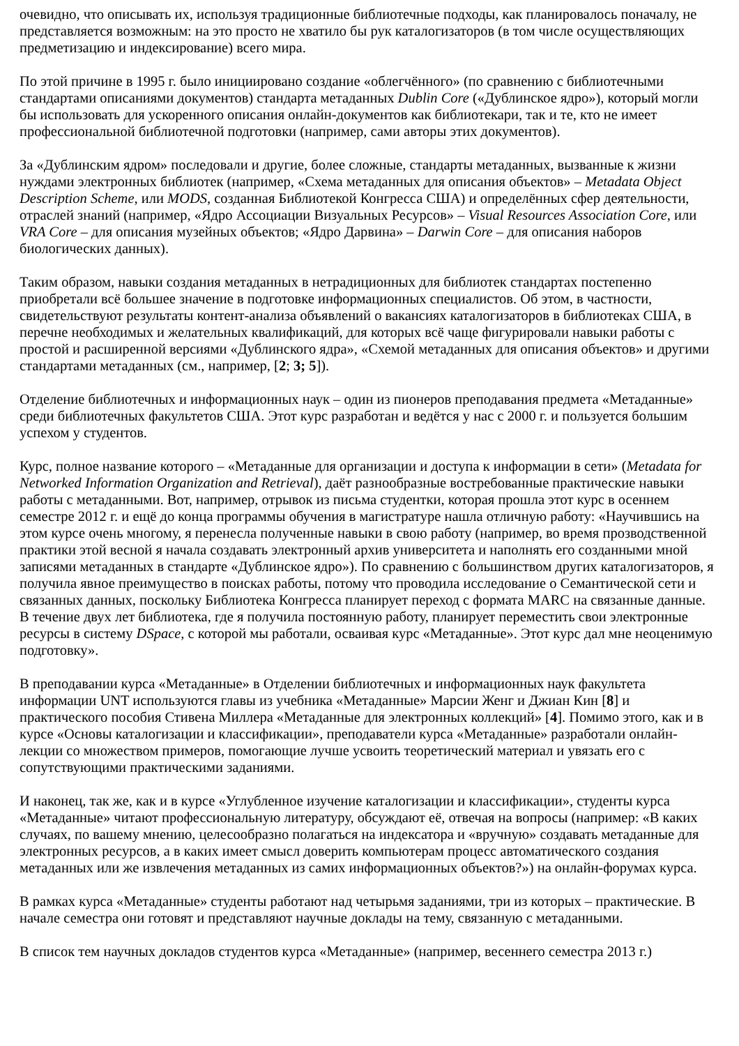очевидно, что описывать их, используя традиционные библиотечные подходы, как планировалось поначалу, не представляется возможным: на это просто не хватило бы рук каталогизаторов (в том числе осуществляющих предметизацию и индексирование) всего мира.
По этой причине в 1995 г. было инициировано создание «облегчённого» (по сравнению с библиотечными стандартами описаниями документов) стандарта метаданных Dublin Core («Дублинское ядро»), который могли бы использовать для ускоренного описания онлайн-документов как библиотекари, так и те, кто не имеет профессиональной библиотечной подготовки (например, сами авторы этих документов).
За «Дублинским ядром» последовали и другие, более сложные, стандарты метаданных, вызванные к жизни нуждами электронных библиотек (например, «Схема метаданных для описания объектов» – Metadata Object Description Scheme, или MODS, созданная Библиотекой Конгресса США) и определённых сфер деятельности, отраслей знаний (например, «Ядро Ассоциации Визуальных Ресурсов» – Visual Resources Association Core, или VRA Core – для описания музейных объектов; «Ядро Дарвина» – Darwin Core – для описания наборов биологических данных).
Таким образом, навыки создания метаданных в нетрадиционных для библиотек стандартах постепенно приобретали всё большее значение в подготовке информационных специалистов. Об этом, в частности, свидетельствуют результаты контент-анализа объявлений о вакансиях каталогизаторов в библиотеках США, в перечне необходимых и желательных квалификаций, для которых всё чаще фигурировали навыки работы с простой и расширенной версиями «Дублинского ядра», «Схемой метаданных для описания объектов» и другими стандартами метаданных (см., например, [2; 3; 5]).
Отделение библиотечных и информационных наук – один из пионеров преподавания предмета «Метаданные» среди библиотечных факультетов США. Этот курс разработан и ведётся у нас с 2000 г. и пользуется большим успехом у студентов.
Курс, полное название которого – «Метаданные для организации и доступа к информации в сети» (Metadata for Networked Information Organization and Retrieval), даёт разнообразные востребованные практические навыки работы с метаданными. Вот, например, отрывок из письма студентки, которая прошла этот курс в осеннем семестре 2012 г. и ещё до конца программы обучения в магистратуре нашла отличную работу: «Научившись на этом курсе очень многому, я перенесла полученные навыки в свою работу (например, во время прозводственной практики этой весной я начала создавать электронный архив университета и наполнять его созданными мной записями метаданных в стандарте «Дублинское ядро»). По сравнению с большинством других каталогизаторов, я получила явное преимущество в поисках работы, потому что проводила исследование о Семантической сети и связанных данных, поскольку Библиотека Конгресса планирует переход с формата MARC на связанные данные. В течение двух лет библиотека, где я получила постоянную работу, планирует переместить свои электронные ресурсы в систему DSpace, с которой мы работали, осваивая курс «Метаданные». Этот курс дал мне неоценимую подготовку».
В преподавании курса «Метаданные» в Отделении библиотечных и информационных наук факультета информации UNT используются главы из учебника «Метаданные» Марсии Женг и Джиан Кин [8] и практического пособия Стивена Миллера «Метаданные для электронных коллекций» [4]. Помимо этого, как и в курсе «Основы каталогизации и классификации», преподаватели курса «Метаданные» разработали онлайн-лекции со множеством примеров, помогающие лучше усвоить теоретический материал и увязать его с сопутствующими практическими заданиями.
И наконец, так же, как и в курсе «Углубленное изучение каталогизации и классификации», студенты курса «Метаданные» читают профессиональную литературу, обсуждают её, отвечая на вопросы (например: «В каких случаях, по вашему мнению, целесообразно полагаться на индексатора и «вручную» создавать метаданные для электронных ресурсов, а в каких имеет смысл доверить компьютерам процесс автоматического создания метаданных или же извлечения метаданных из самих информационных объектов?») на онлайн-форумах курса.
В рамках курса «Метаданные» студенты работают над четырьмя заданиями, три из которых – практические. В начале семестра они готовят и представляют научные доклады на тему, связанную с метаданными.
В список тем научных докладов студентов курса «Метаданные» (например, весеннего семестра 2013 г.)